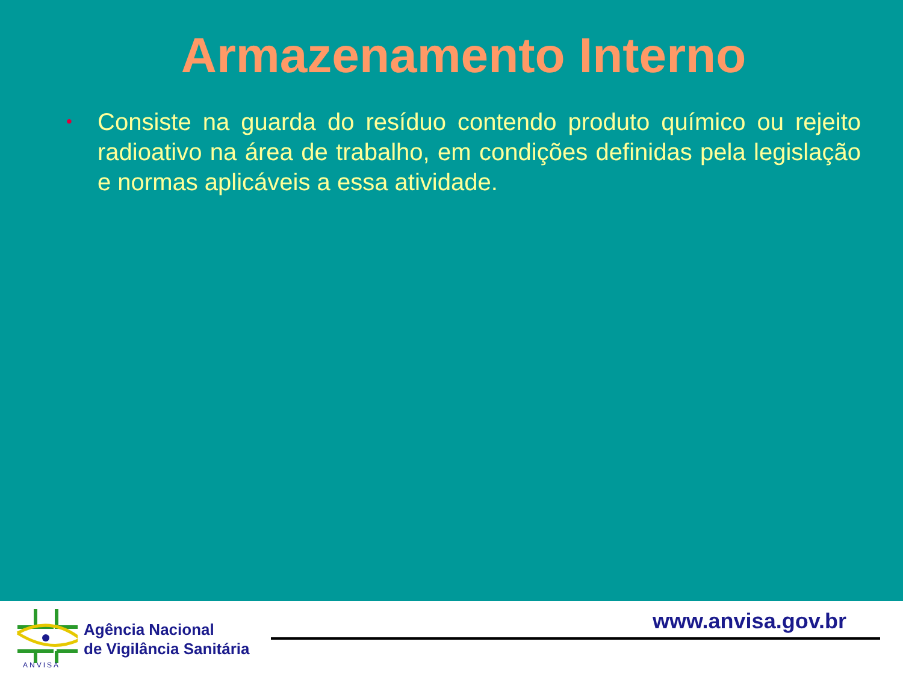Armazenamento Interno
•
Consiste na guarda do resíduo contendo produto químico ou rejeito radioativo na área de trabalho, em condições definidas pela legislação e normas aplicáveis a essa atividade.
ANVISA
Agência Nacional
de Vigilância Sanitária
www.anvisa.gov.br